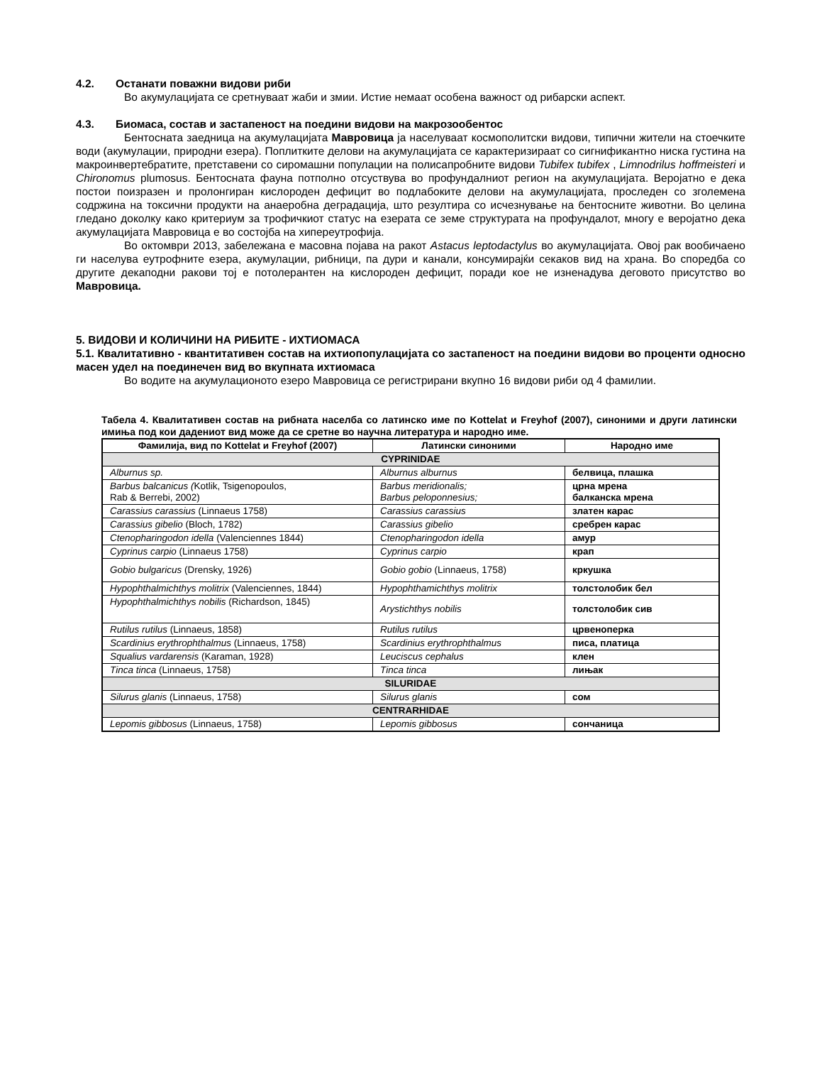4.2. Останати поважни видови риби
Во акумулацијата се сретнуваат жаби и змии. Истие немаат особена важност од рибарски аспект.
4.3. Биомаса, состав и застапеност на поедини видови на макрозообентос
Бентосната заедница на акумулацијата Мавровица ја населуваат космополитски видови, типични жители на стоечките води (акумулации, природни езера). Поплитките делови на акумулацијата се карактеризираат со сигнификантно ниска густина на макроинвертебратите, претставени со сиромашни популации на полисапробните видови Tubifex tubifex , Limnodrilus hoffmeisteri и Chironomus plumosus. Бентосната фауна потполно отсуствува во профундалниот регион на акумулацијата. Веројатно е дека постои поизразен и пролонгиран кислороден дефицит во подлабоките делови на акумулацијата, проследен со зголемена содржина на токсични продукти на анаеробна деградација, што резултира со исчезнување на бентосните животни. Во целина гледано доколку како критериум за трофичкиот статус на езерата се земе структурата на профундалот, многу е веројатно дека акумулацијата Мавровица е во состојба на хипереутрофија.
Во октомври 2013, забележана е масовна појава на ракот Astacus leptodactylus во акумулацијата. Овој рак вообичаено ги населува еутрофните езера, акумулации, рибници, па дури и канали, консумирајќи секаков вид на храна. Во споредба со другите декаподни ракови тој е потолерантен на кислороден дефицит, поради кое не изненадува деговото присутство во Мавровица.
5. ВИДОВИ И КОЛИЧИНИ НА РИБИТЕ - ИХТИОМАСА
5.1. Квалитативно - квантитативен состав на ихтиопопулацијата со застапеност на поедини видови во проценти односно масен удел на поединечен вид во вкупната ихтиомаса
Во водите на акумулационото езеро Мавровица се регистрирани вкупно 16 видови риби од 4 фамилии.
Табела 4. Квалитативен состав на рибната населба со латинско име по Kottelat и Freyhof (2007), синоними и други латински имиња под кои дадениот вид може да се сретне во научна литература и народно име.
| Фамилија, вид по Kottelat и Freyhof (2007) | Латински синоними | Народно име |
| --- | --- | --- |
| CYPRINIDAE | | |
| Alburnus sp. | Alburnus alburnus | белвица, плашка |
| Barbus balcanicus ( Kotlik, Tsigenopoulos, Rab & Berrebi, 2002) | Barbus meridionalis; Barbus peloponnesius; | црна мрена балканска мрена |
| Carassius carassius (Linnaeus 1758) | Carassius carassius | златен карас |
| Carassius gibelio (Bloch, 1782) | Carassius gibelio | сребрен карас |
| Ctenopharingodon idella (Valenciennes 1844) | Ctenopharingodon idella | амур |
| Cyprinus carpio (Linnaeus 1758) | Cyprinus carpio | крап |
| Gobio bulgaricus (Drensky, 1926) | Gobio gobio (Linnaeus, 1758) | кркушка |
| Hypophthalmichthys molitrix (Valenciennes, 1844) | Hypophthamichthys molitrix | толстолобик бел |
| Hypophthalmichthys nobilis (Richardson, 1845) | Arystichthys nobilis | толстолобик сив |
| Rutilus rutilus (Linnaeus, 1858) | Rutilus rutilus | црвеноперка |
| Scardinius erythrophthalmus (Linnaeus, 1758) | Scardinius erythrophthalmus | писа, платица |
| Squalius vardarensis (Karaman, 1928) | Leuciscus cephalus | клен |
| Tinca tinca (Linnaeus, 1758) | Tinca tinca | лињак |
| SILURIDAE | | |
| Silurus glanis (Linnaeus, 1758) | Silurus glanis | сом |
| CENTRARHIDAE | | |
| Lepomis gibbosus (Linnaeus, 1758) | Lepomis gibbosus | сончаница |